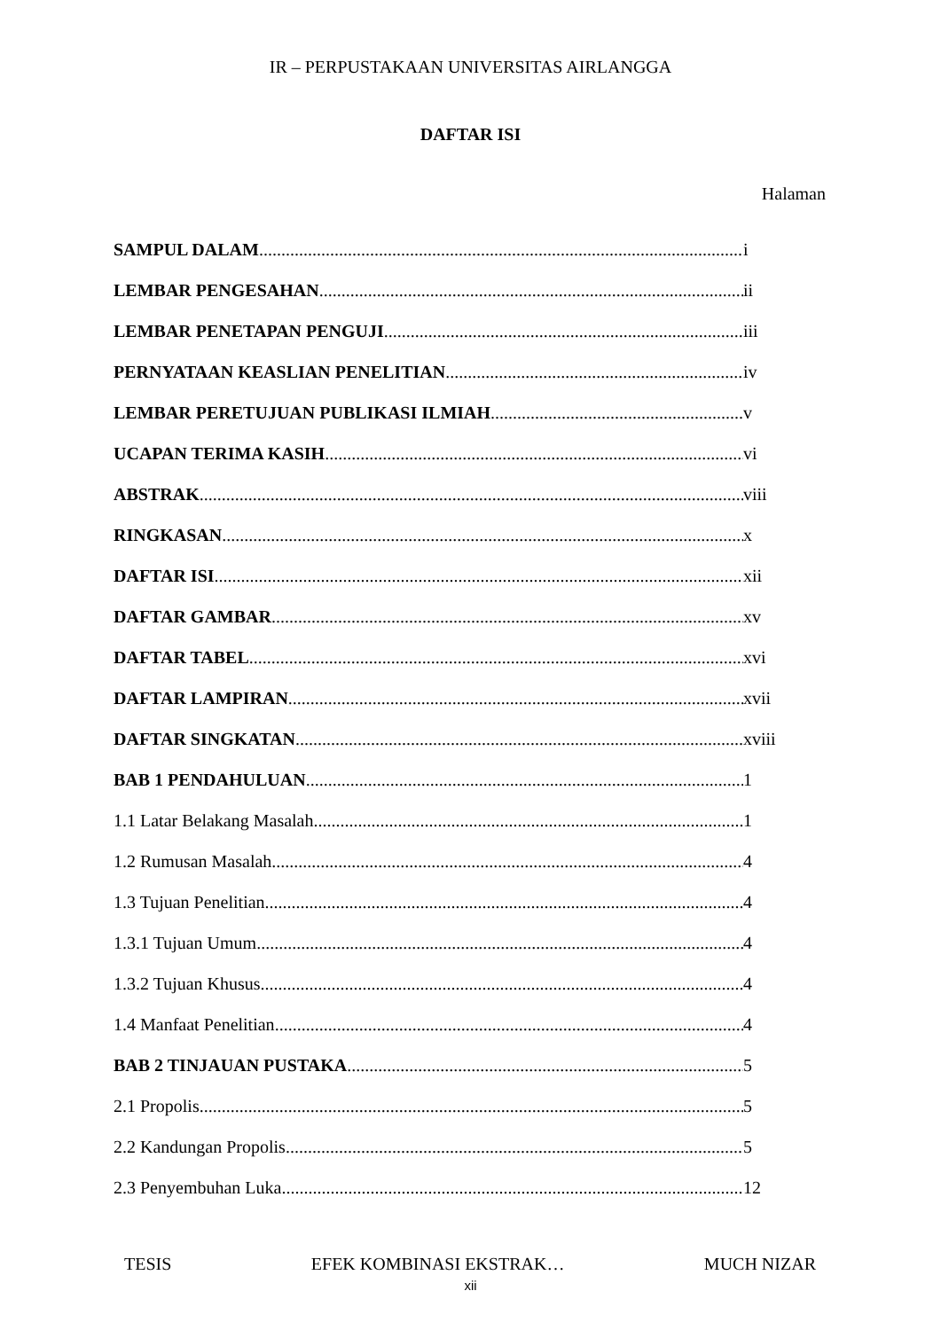IR – PERPUSTAKAAN UNIVERSITAS AIRLANGGA
DAFTAR ISI
Halaman
SAMPUL DALAM i
LEMBAR PENGESAHAN ii
LEMBAR PENETAPAN PENGUJI iii
PERNYATAAN KEASLIAN PENELITIAN iv
LEMBAR PERETUJUAN PUBLIKASI ILMIAH v
UCAPAN TERIMA KASIH vi
ABSTRAK viii
RINGKASAN x
DAFTAR ISI xii
DAFTAR GAMBAR xv
DAFTAR TABEL xvi
DAFTAR LAMPIRAN xvii
DAFTAR SINGKATAN xviii
BAB 1 PENDAHULUAN 1
1.1 Latar Belakang Masalah 1
1.2 Rumusan Masalah 4
1.3 Tujuan Penelitian 4
1.3.1 Tujuan Umum 4
1.3.2 Tujuan Khusus 4
1.4 Manfaat Penelitian 4
BAB 2 TINJAUAN PUSTAKA 5
2.1 Propolis 5
2.2 Kandungan Propolis 5
2.3 Penyembuhan Luka 12
TESIS EFEK KOMBINASI EKSTRAK… MUCH NIZAR
xii